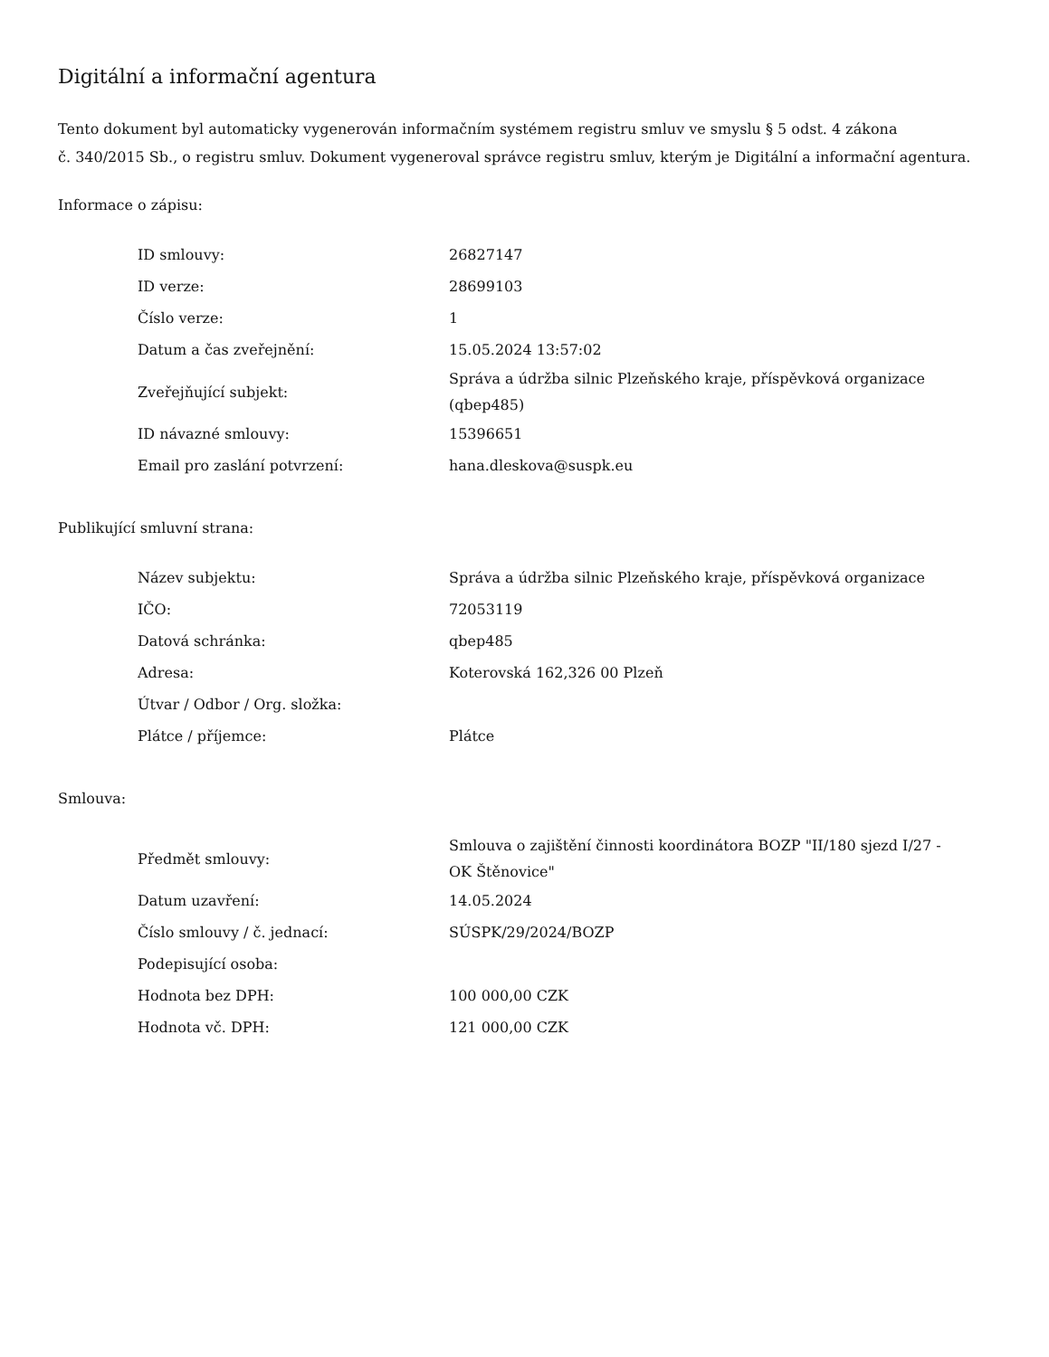Digitální a informační agentura
Tento dokument byl automaticky vygenerován informačním systémem registru smluv ve smyslu § 5 odst. 4 zákona
č. 340/2015 Sb., o registru smluv. Dokument vygeneroval správce registru smluv, kterým je Digitální a informační agentura.
Informace o zápisu:
| ID smlouvy: | 26827147 |
| ID verze: | 28699103 |
| Číslo verze: | 1 |
| Datum a čas zveřejnění: | 15.05.2024 13:57:02 |
| Zveřejňující subjekt: | Správa a údržba silnic Plzeňského kraje, příspěvková organizace (qbep485) |
| ID návazné smlouvy: | 15396651 |
| Email pro zaslání potvrzení: | hana.dleskova@suspk.eu |
Publikující smluvní strana:
| Název subjektu: | Správa a údržba silnic Plzeňského kraje, příspěvková organizace |
| IČO: | 72053119 |
| Datová schránka: | qbep485 |
| Adresa: | Koterovská 162,326 00 Plzeň |
| Útvar / Odbor / Org. složka: | |
| Plátce / příjemce: | Plátce |
Smlouva:
| Předmět smlouvy: | Smlouva o zajištění činnosti koordinátora BOZP "II/180 sjezd I/27 - OK Štěnovice" |
| Datum uzavření: | 14.05.2024 |
| Číslo smlouvy / č. jednací: | SÚSPK/29/2024/BOZP |
| Podepisující osoba: | |
| Hodnota bez DPH: | 100 000,00 CZK |
| Hodnota vč. DPH: | 121 000,00 CZK |